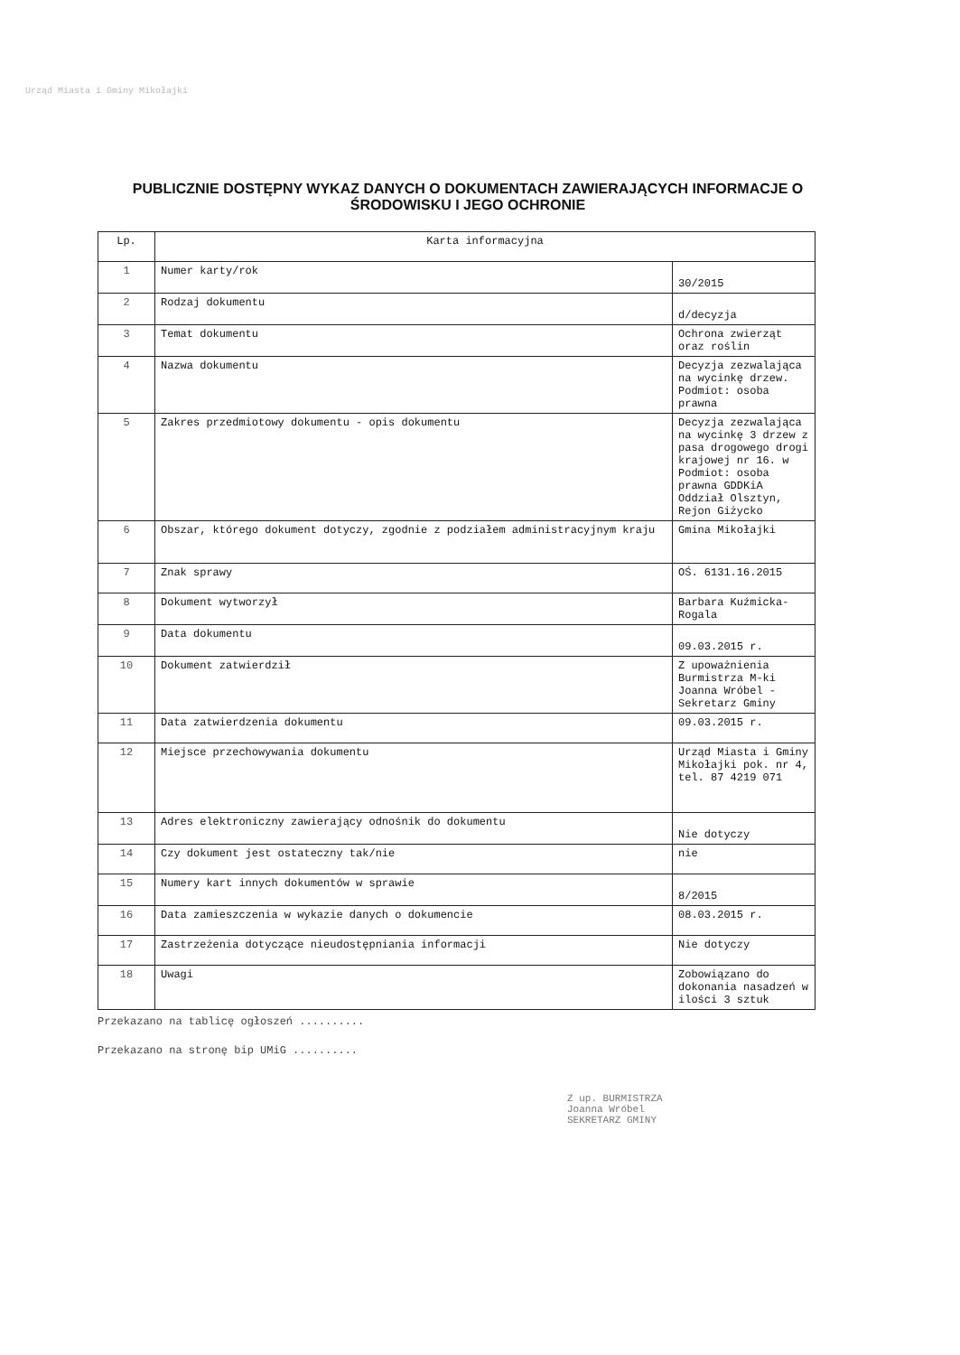Urząd Miasta i Gminy Mikołajki
PUBLICZNIE DOSTĘPNY WYKAZ DANYCH O DOKUMENTACH ZAWIERAJĄCYCH INFORMACJE O ŚRODOWISKU I JEGO OCHRONIE
| Lp. | Karta informacyjna | |
| --- | --- | --- |
| 1 | Numer karty/rok | 30/2015 |
| 2 | Rodzaj dokumentu | d/decyzja |
| 3 | Temat dokumentu | Ochrona zwierząt oraz roślin |
| 4 | Nazwa dokumentu | Decyzja zezwalająca na wycinkę drzew. Podmiot: osoba prawna |
| 5 | Zakres przedmiotowy dokumentu - opis dokumentu | Decyzja zezwalająca na wycinkę 3 drzew z pasa drogowego drogi krajowej nr 16. w Podmiot: osoba prawna GDDKiA Oddział Olsztyn, Rejon Giżycko |
| 6 | Obszar, którego dokument dotyczy, zgodnie z podziałem administracyjnym kraju | Gmina Mikołajki |
| 7 | Znak sprawy | OŚ. 6131.16.2015 |
| 8 | Dokument wytworzył | Barbara Kuźmicka-Rogala |
| 9 | Data dokumentu | 09.03.2015 r. |
| 10 | Dokument zatwierdził | Z upoważnienia Burmistrza M-ki Joanna Wróbel - Sekretarz Gminy |
| 11 | Data zatwierdzenia dokumentu | 09.03.2015 r. |
| 12 | Miejsce przechowywania dokumentu | Urząd Miasta i Gminy Mikołajki pok. nr 4, tel. 87 4219 071 |
| 13 | Adres elektroniczny zawierający odnośnik do dokumentu | Nie dotyczy |
| 14 | Czy dokument jest ostateczny tak/nie | nie |
| 15 | Numery kart innych dokumentów w sprawie | 8/2015 |
| 16 | Data zamieszczenia w wykazie danych o dokumencie | 08.03.2015 r. |
| 17 | Zastrzeżenia dotyczące nieudostępniania informacji | Nie dotyczy |
| 18 | Uwagi | Zobowiązano do dokonania nasadzeń w ilości 3 sztuk |
Przekazano na tablicę ogłoszeń ..........
Przekazano na stronę bip UMiG ..........
Z up. BURMISTRZA
Joanna Wróbel
SEKRETARZ GMINY